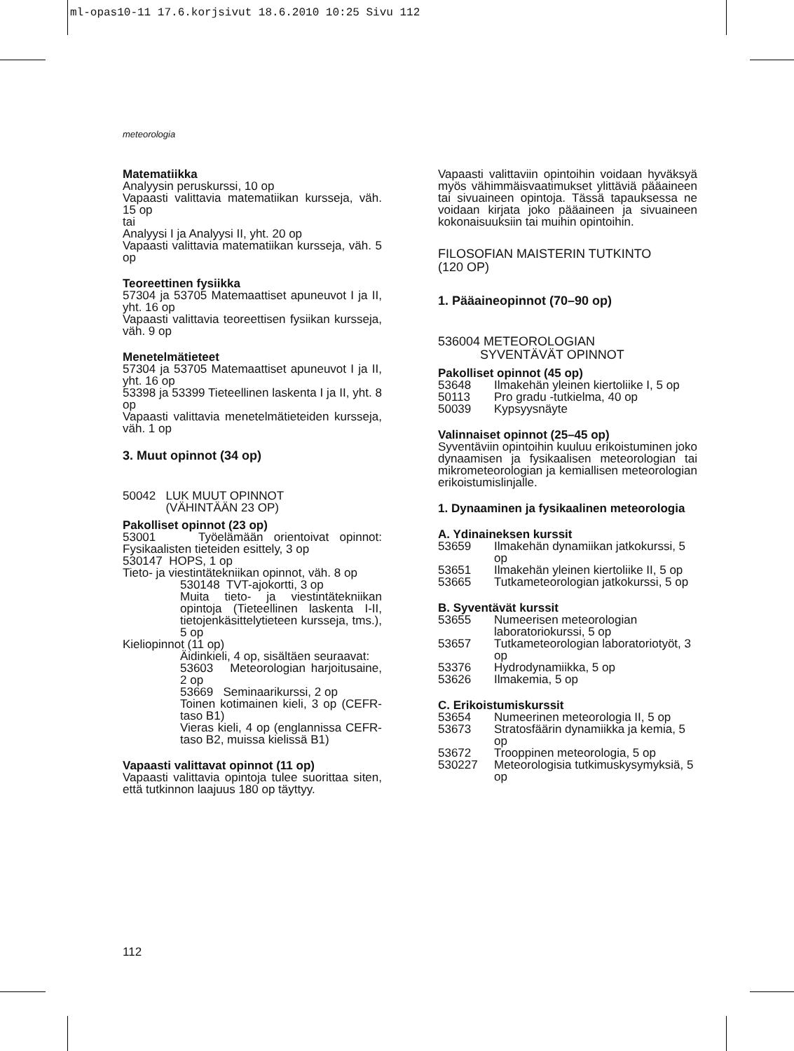ml-opas10-11 17.6.korjsivut 18.6.2010 10:25 Sivu 112
meteorologia
Matematiikka
Analyysin peruskurssi, 10 op
Vapaasti valittavia matematiikan kursseja, väh. 15 op
tai
Analyysi I ja Analyysi II, yht. 20 op
Vapaasti valittavia matematiikan kursseja, väh. 5 op
Teoreettinen fysiikka
57304 ja 53705 Matemaattiset apuneuvot I ja II, yht. 16 op
Vapaasti valittavia teoreettisen fysiikan kursseja, väh. 9 op
Menetelmätieteet
57304 ja 53705 Matemaattiset apuneuvot I ja II, yht. 16 op
53398 ja 53399 Tieteellinen laskenta I ja II, yht. 8 op
Vapaasti valittavia menetelmätieteiden kursseja, väh. 1 op
3. Muut opinnot (34 op)
50042 LUK MUUT OPINNOT
(VÄHINTÄÄN 23 OP)
Pakolliset opinnot (23 op)
53001 Työelämään orientoivat opinnot: Fysikaalisten tieteiden esittely, 3 op
530147 HOPS, 1 op
Tieto- ja viestintätekniikan opinnot, väh. 8 op
530148 TVT-ajokortti, 3 op
Muita tieto- ja viestintätekniikan opintoja (Tieteellinen laskenta I-II, tietojenkäsittelytieteen kursseja, tms.), 5 op
Kieliopinnot (11 op)
Äidinkieli, 4 op, sisältäen seuraavat:
53603 Meteorologian harjoitusaine, 2 op
53669 Seminaarikurssi, 2 op
Toinen kotimainen kieli, 3 op (CEFR-taso B1)
Vieras kieli, 4 op (englannissa CEFR-taso B2, muissa kielissä B1)
Vapaasti valittavat opinnot (11 op)
Vapaasti valittavia opintoja tulee suorittaa siten, että tutkinnon laajuus 180 op täyttyy.
Vapaasti valittaviin opintoihin voidaan hyväksyä myös vähimmäisvaatimukset ylittäviä pääaineen tai sivuaineen opintoja. Tässä tapauksessa ne voidaan kirjata joko pääaineen ja sivuaineen kokonaisuuksiin tai muihin opintoihin.
FILOSOFIAN MAISTERIN TUTKINTO
(120 OP)
1. Pääaineopinnot (70–90 op)
536004 METEOROLOGIAN
SYVENTÄVÄT OPINNOT
Pakolliset opinnot (45 op)
53648 Ilmakehän yleinen kiertoliike I, 5 op
50113 Pro gradu -tutkielma, 40 op
50039 Kypsyysnäyte
Valinnaiset opinnot (25–45 op)
Syventäviin opintoihin kuuluu erikoistuminen joko dynaamisen ja fysikaalisen meteorologian tai mikrometeorologian ja kemiallisen meteorologian erikoistumislinjalle.
1. Dynaaminen ja fysikaalinen meteorologia
A. Ydinaineksen kurssit
53659 Ilmakehän dynamiikan jatkokurssi, 5 op
53651 Ilmakehän yleinen kiertoliike II, 5 op
53665 Tutkameteorologian jatkokurssi, 5 op
B. Syventävät kurssit
53655 Numeerisen meteorologian laboratoriokurssi, 5 op
53657 Tutkameteorologian laboratoriotyöt, 3 op
53376 Hydrodynamiikka, 5 op
53626 Ilmakemia, 5 op
C. Erikoistumiskurssit
53654 Numeerinen meteorologia II, 5 op
53673 Stratosfäärin dynamiikka ja kemia, 5 op
53672 Trooppinen meteorologia, 5 op
530227 Meteorologisia tutkimuskysymyksiä, 5 op
112